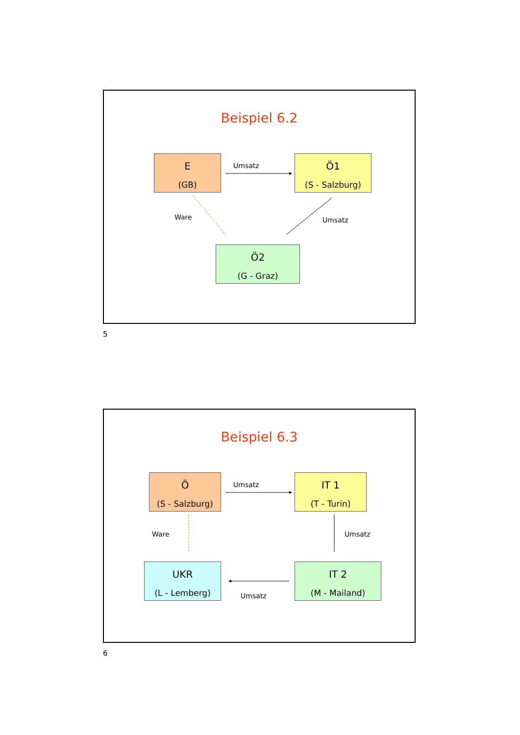Beispiel 6.2
E
(GB)
Umsatz
Ö1
(S - Salzburg)
Ware Umsatz
Ö2
(G - Graz)
5
Beispiel 6.3
Ö
(S - Salzburg)
Umsatz
IT 1
(T - Turin)
Ware Umsatz
UKR
(L - Lemberg)
IT 2
(M - Mailand)
Umsatz
6